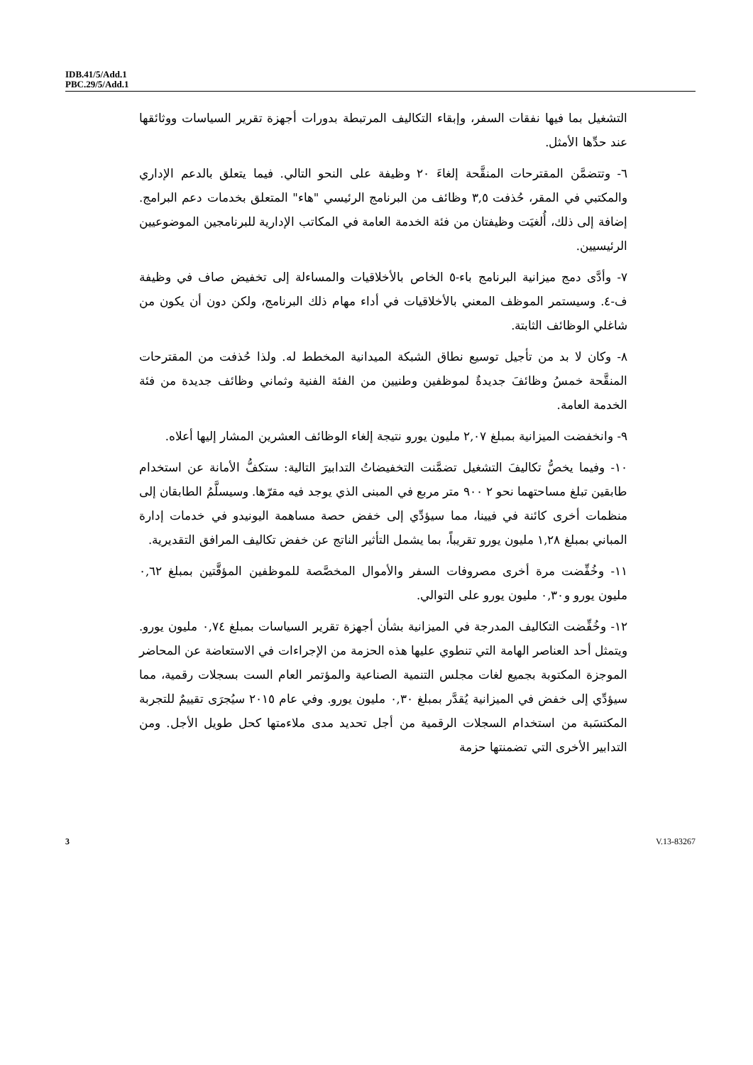IDB.41/5/Add.1
PBC.29/5/Add.1
التشغيل بما فيها نفقات السفر، وإبقاء التكاليف المرتبطة بدورات أجهزة تقرير السياسات ووثائقها عند حدِّها الأمثل.
٦- وتتضمَّن المقترحات المنقَّحة إلغاءَ ٢٠ وظيفة على النحو التالي. فيما يتعلق بالدعم الإداري والمكتبي في المقر، حُذفت ٣,٥ وظائف من البرنامج الرئيسي "هاء" المتعلق بخدمات دعم البرامج. إضافة إلى ذلك، أُلغيَت وظيفتان من فئة الخدمة العامة في المكاتب الإدارية للبرنامجين الموضوعيين الرئيسيين.
٧- وأدَّى دمج ميزانية البرنامج باء-٥ الخاص بالأخلاقيات والمساءلة إلى تخفيض صاف في وظيفة ف-٤. وسيستمر الموظف المعني بالأخلاقيات في أداء مهام ذلك البرنامج، ولكن دون أن يكون من شاغلي الوظائف الثابتة.
٨- وكان لا بد من تأجيل توسيع نطاق الشبكة الميدانية المخطط له. ولذا حُذفت من المقترحات المنقَّحة خمسُ وظائفَ جديدةٌ لموظفين وطنيين من الفئة الفنية وثماني وظائف جديدة من فئة الخدمة العامة.
٩- وانخفضت الميزانية بمبلغ ٢,٠٧ مليون يورو نتيجة إلغاء الوظائف العشرين المشار إليها أعلاه.
١٠- وفيما يخصُّ تكاليفَ التشغيل تضمَّنت التخفيضاتُ التدابيرَ التالية: ستكفُّ الأمانة عن استخدام طابقين تبلغ مساحتهما نحو ٢ ٩٠٠ متر مربع في المبنى الذي يوجد فيه مقرّها. وسيسلَّمُ الطابقان إلى منظمات أخرى كائنة في فيينا، مما سيؤدِّي إلى خفض حصة مساهمة اليونيدو في خدمات إدارة المباني بمبلغ ١,٢٨ مليون يورو تقريباً، بما يشمل التأثير الناتج عن خفض تكاليف المرافق التقديرية.
١١- وخُفِّضت مرة أخرى مصروفات السفر والأموال المخصَّصة للموظفين المؤقَّتين بمبلغ ٠,٦٢ مليون يورو و٠,٣٠ مليون يورو على التوالي.
١٢- وخُفِّضت التكاليف المدرجة في الميزانية بشأن أجهزة تقرير السياسات بمبلغ ٠,٧٤ مليون يورو. ويتمثل أحد العناصر الهامة التي تنطوي عليها هذه الحزمة من الإجراءات في الاستعاضة عن المحاضر الموجزة المكتوبة بجميع لغات مجلس التنمية الصناعية والمؤتمر العام الست بسجلات رقمية، مما سيؤدِّي إلى خفض في الميزانية يُقدَّر بمبلغ ٠,٣٠ مليون يورو. وفي عام ٢٠١٥ سيُجرَى تقييمٌ للتجربة المكتسَبة من استخدام السجلات الرقمية من أجل تحديد مدى ملاءمتها كحل طويل الأجل. ومن التدابير الأخرى التي تضمنتها حزمة
3 V.13-83267